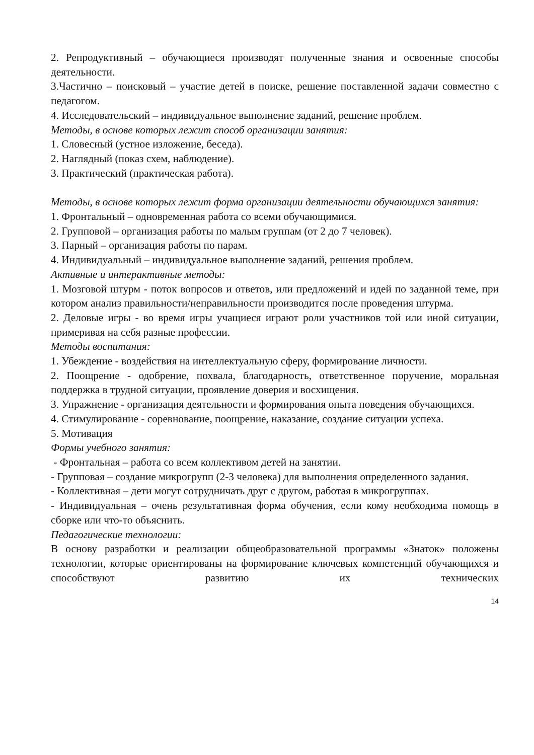2. Репродуктивный – обучающиеся производят полученные знания и освоенные способы деятельности.
3.Частично – поисковый – участие детей в поиске, решение поставленной задачи совместно с педагогом.
4. Исследовательский – индивидуальное выполнение заданий, решение проблем.
Методы, в основе которых лежит способ организации занятия:
1. Словесный (устное изложение, беседа).
2. Наглядный (показ схем, наблюдение).
3. Практический (практическая работа).
Методы, в основе которых лежит форма организации деятельности обучающихся занятия:
1. Фронтальный – одновременная работа со всеми обучающимися.
2. Групповой – организация работы по малым группам (от 2 до 7 человек).
3. Парный – организация работы по парам.
4. Индивидуальный – индивидуальное выполнение заданий, решения проблем.
Активные и интерактивные методы:
1. Мозговой штурм - поток вопросов и ответов, или предложений и идей по заданной теме, при котором анализ правильности/неправильности производится после проведения штурма.
2. Деловые игры - во время игры учащиеся играют роли участников той или иной ситуации, примеривая на себя разные профессии.
Методы воспитания:
1. Убеждение - воздействия на интеллектуальную сферу, формирование личности.
2. Поощрение - одобрение, похвала, благодарность, ответственное поручение, моральная поддержка в трудной ситуации, проявление доверия и восхищения.
3. Упражнение - организация деятельности и формирования опыта поведения обучающихся.
4. Стимулирование - соревнование, поощрение, наказание, создание ситуации успеха.
5. Мотивация
Формы учебного занятия:
- Фронтальная – работа со всем коллективом детей на занятии.
- Групповая – создание микрогрупп (2-3 человека) для выполнения определенного задания.
- Коллективная – дети могут сотрудничать друг с другом, работая в микрогруппах.
- Индивидуальная – очень результативная форма обучения, если кому необходима помощь в сборке или что-то объяснить.
Педагогические технологии:
В основу разработки и реализации общеобразовательной программы «Знаток» положены технологии, которые ориентированы на формирование ключевых компетенций обучающихся и способствуют развитию их технических
14